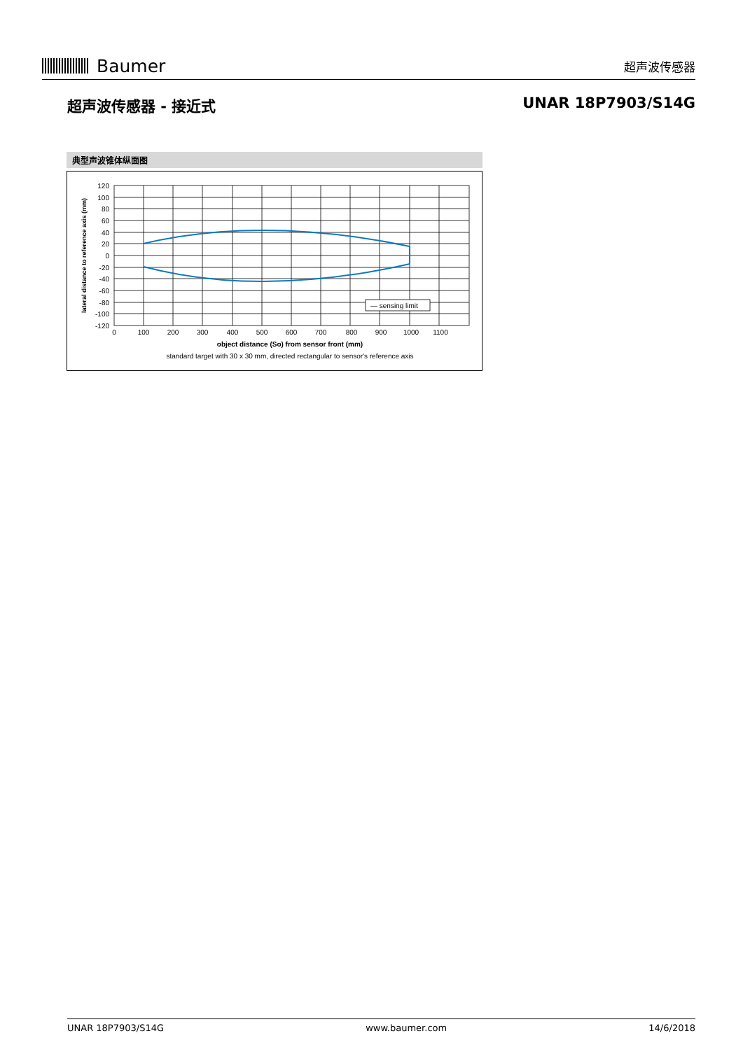Baumer
超声波传感器
超声波传感器 - 接近式 UNAR 18P7903/S14G
典型声波锥体纵面图
120
100
80
60
40
20
0
-20
-40
-60
-80
-100
-120
0
100
200
300
400
500
600
700
800
900
1000
1100
object distance (So) from sensor front (mm)
standard target with 30 x 30 mm, directed rectangular to sensor's reference axis
lateral distance to reference axis (mm)
— sensing limit
UNAR 18P7903/S14G www.baumer.com 14/6/2018